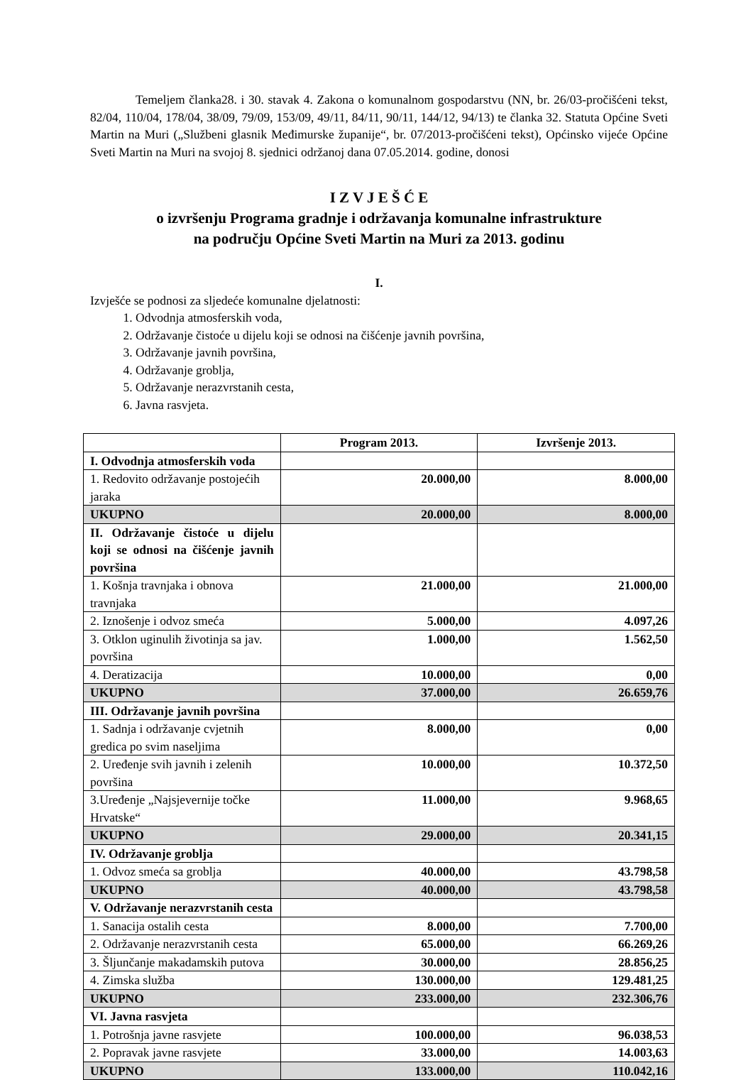Temeljem članka28. i 30. stavak 4. Zakona o komunalnom gospodarstvu (NN, br. 26/03-pročišćeni tekst, 82/04, 110/04, 178/04, 38/09, 79/09, 153/09, 49/11, 84/11, 90/11, 144/12, 94/13) te članka 32. Statuta Općine Sveti Martin na Muri („Službeni glasnik Međimurske županije“, br. 07/2013-pročišćeni tekst), Općinsko vijeće Općine Sveti Martin na Muri na svojoj 8. sjednici održanoj dana 07.05.2014. godine, donosi
I Z V J E Š Ć E
o izvršenju Programa gradnje i održavanja komunalne infrastrukture
na području Općine Sveti Martin na Muri za 2013. godinu
I.
Izvješće se podnosi za sljedeće komunalne djelatnosti:
1. Odvodnja atmosferskih voda,
2. Održavanje čistoće u dijelu koji se odnosi na čišćenje javnih površina,
3. Održavanje javnih površina,
4. Održavanje groblja,
5. Održavanje nerazvrstanih cesta,
6. Javna rasvjeta.
| | Program 2013. | Izvršenje 2013. |
| --- | --- | --- |
| I. Odvodnja atmosferskih voda | | |
| 1. Redovito održavanje postojećih jaraka | 20.000,00 | 8.000,00 |
| UKUPNO | 20.000,00 | 8.000,00 |
| II. Održavanje čistoće u dijelu koji se odnosi na čišćenje javnih površina | | |
| 1. Košnja travnjaka i obnova travnjaka | 21.000,00 | 21.000,00 |
| 2. Iznošenje i odvoz smeća | 5.000,00 | 4.097,26 |
| 3. Otklon uginulih životinja sa jav. površina | 1.000,00 | 1.562,50 |
| 4. Deratizacija | 10.000,00 | 0,00 |
| UKUPNO | 37.000,00 | 26.659,76 |
| III. Održavanje javnih površina | | |
| 1. Sadnja i održavanje cvjetnih gredica po svim naseljima | 8.000,00 | 0,00 |
| 2. Uređenje svih javnih i zelenih površina | 10.000,00 | 10.372,50 |
| 3.Uređenje „Najsjevernije točke Hrvatske“ | 11.000,00 | 9.968,65 |
| UKUPNO | 29.000,00 | 20.341,15 |
| IV. Održavanje groblja | | |
| 1. Odvoz smeća sa groblja | 40.000,00 | 43.798,58 |
| UKUPNO | 40.000,00 | 43.798,58 |
| V. Održavanje nerazvrstanih cesta | | |
| 1. Sanacija ostalih cesta | 8.000,00 | 7.700,00 |
| 2. Održavanje nerazvrstanih cesta | 65.000,00 | 66.269,26 |
| 3. Šljunčanje makadamskih putova | 30.000,00 | 28.856,25 |
| 4. Zimska služba | 130.000,00 | 129.481,25 |
| UKUPNO | 233.000,00 | 232.306,76 |
| VI. Javna rasvjeta | | |
| 1. Potrošnja javne rasvjete | 100.000,00 | 96.038,53 |
| 2. Popravak javne rasvjete | 33.000,00 | 14.003,63 |
| UKUPNO | 133.000,00 | 110.042,16 |